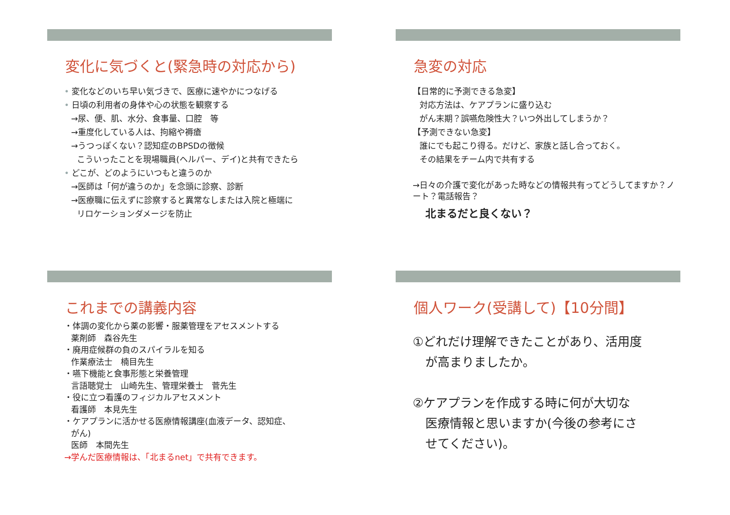変化に気づくと(緊急時の対応から)
• 変化などのいち早い気づきで、医療に速やかにつなげる
• 日頃の利用者の身体や心の状態を観察する
→尿、便、肌、水分、食事量、口腔　等
→重度化している人は、拘縮や褥瘡
→うつっぽくない？認知症のBPSDの徴候
こういったことを現場職員(ヘルパー、デイ)と共有できたら
• どこが、どのようにいつもと違うのか
→医師は「何が違うのか」を念頭に診察、診断
→医療職に伝えずに診察すると異常なしまたは入院と極端に
リロケーションダメージを防止
急変の対応
【日常的に予測できる急変】
対応方法は、ケアプランに盛り込む
がん末期？誤嚥危険性大？いつ外出してしまうか？
【予測できない急変】
誰にでも起こり得る。だけど、家族と話し合っておく。
その結果をチーム内で共有する
→日々の介護で変化があった時などの情報共有ってどうしてますか？ノート？電話報告？
北まるだと良くない？
これまでの講義内容
・体調の変化から薬の影響・服薬管理をアセスメントする
薬剤師　森谷先生
・廃用症候群の負のスパイラルを知る
作業療法士　楠目先生
・嚥下機能と食事形態と栄養管理
言語聴覚士　山崎先生、管理栄養士　菅先生
・役に立つ看護のフィジカルアセスメント
看護師　本見先生
・ケアプランに活かせる医療情報講座(血液データ、認知症、
がん)
医師　本間先生
→学んだ医療情報は、「北まるnet」で共有できます。
個人ワーク(受講して)【10分間】
①どれだけ理解できたことがあり、活用度
が高まりましたか。
②ケアプランを作成する時に何が大切な
医療情報と思いますか(今後の参考にさ
せてください)。